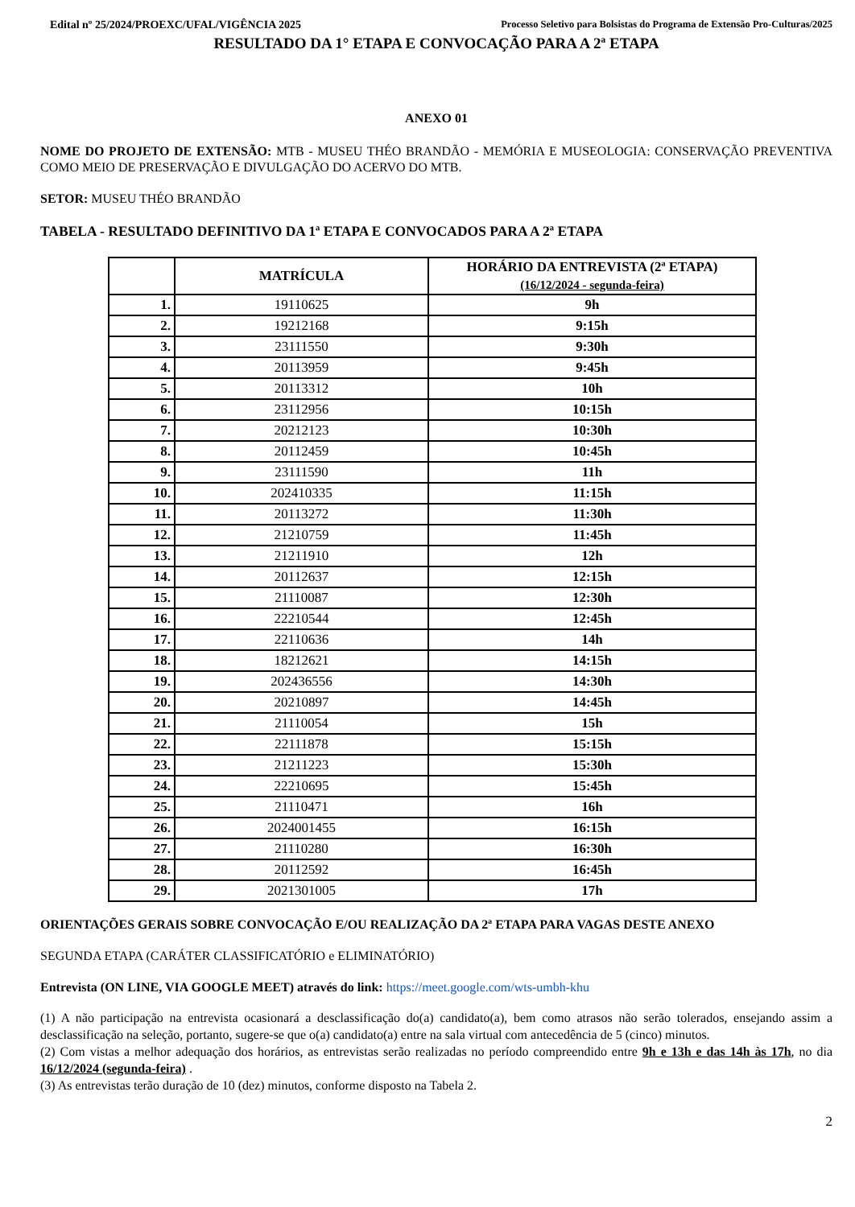Edital nº 25/2024/PROEXC/UFAL/VIGÊNCIA 2025 Processo Seletivo para Bolsistas do Programa de Extensão Pro-Culturas/2025
RESULTADO DA 1° ETAPA E CONVOCAÇÃO PARA A 2ª ETAPA
ANEXO 01
NOME DO PROJETO DE EXTENSÃO: MTB - MUSEU THÉO BRANDÃO - MEMÓRIA E MUSEOLOGIA: CONSERVAÇÃO PREVENTIVA COMO MEIO DE PRESERVAÇÃO E DIVULGAÇÃO DO ACERVO DO MTB.
SETOR: MUSEU THÉO BRANDÃO
TABELA - RESULTADO DEFINITIVO DA 1ª ETAPA E CONVOCADOS PARA A 2ª ETAPA
| | MATRÍCULA | HORÁRIO DA ENTREVISTA (2ª ETAPA) (16/12/2024 - segunda-feira) |
| --- | --- | --- |
| 1. | 19110625 | 9h |
| 2. | 19212168 | 9:15h |
| 3. | 23111550 | 9:30h |
| 4. | 20113959 | 9:45h |
| 5. | 20113312 | 10h |
| 6. | 23112956 | 10:15h |
| 7. | 20212123 | 10:30h |
| 8. | 20112459 | 10:45h |
| 9. | 23111590 | 11h |
| 10. | 202410335 | 11:15h |
| 11. | 20113272 | 11:30h |
| 12. | 21210759 | 11:45h |
| 13. | 21211910 | 12h |
| 14. | 20112637 | 12:15h |
| 15. | 21110087 | 12:30h |
| 16. | 22210544 | 12:45h |
| 17. | 22110636 | 14h |
| 18. | 18212621 | 14:15h |
| 19. | 202436556 | 14:30h |
| 20. | 20210897 | 14:45h |
| 21. | 21110054 | 15h |
| 22. | 22111878 | 15:15h |
| 23. | 21211223 | 15:30h |
| 24. | 22210695 | 15:45h |
| 25. | 21110471 | 16h |
| 26. | 2024001455 | 16:15h |
| 27. | 21110280 | 16:30h |
| 28. | 20112592 | 16:45h |
| 29. | 2021301005 | 17h |
ORIENTAÇÕES GERAIS SOBRE CONVOCAÇÃO E/OU REALIZAÇÃO DA 2ª ETAPA PARA VAGAS DESTE ANEXO
SEGUNDA ETAPA (CARÁTER CLASSIFICATÓRIO e ELIMINATÓRIO)
Entrevista (ON LINE, VIA GOOGLE MEET) através do link: https://meet.google.com/wts-umbh-khu
(1) A não participação na entrevista ocasionará a desclassificação do(a) candidato(a), bem como atrasos não serão tolerados, ensejando assim a desclassificação na seleção, portanto, sugere-se que o(a) candidato(a) entre na sala virtual com antecedência de 5 (cinco) minutos.
(2) Com vistas a melhor adequação dos horários, as entrevistas serão realizadas no período compreendido entre 9h e 13h e das 14h às 17h, no dia 16/12/2024 (segunda-feira) .
(3) As entrevistas terão duração de 10 (dez) minutos, conforme disposto na Tabela 2.
2